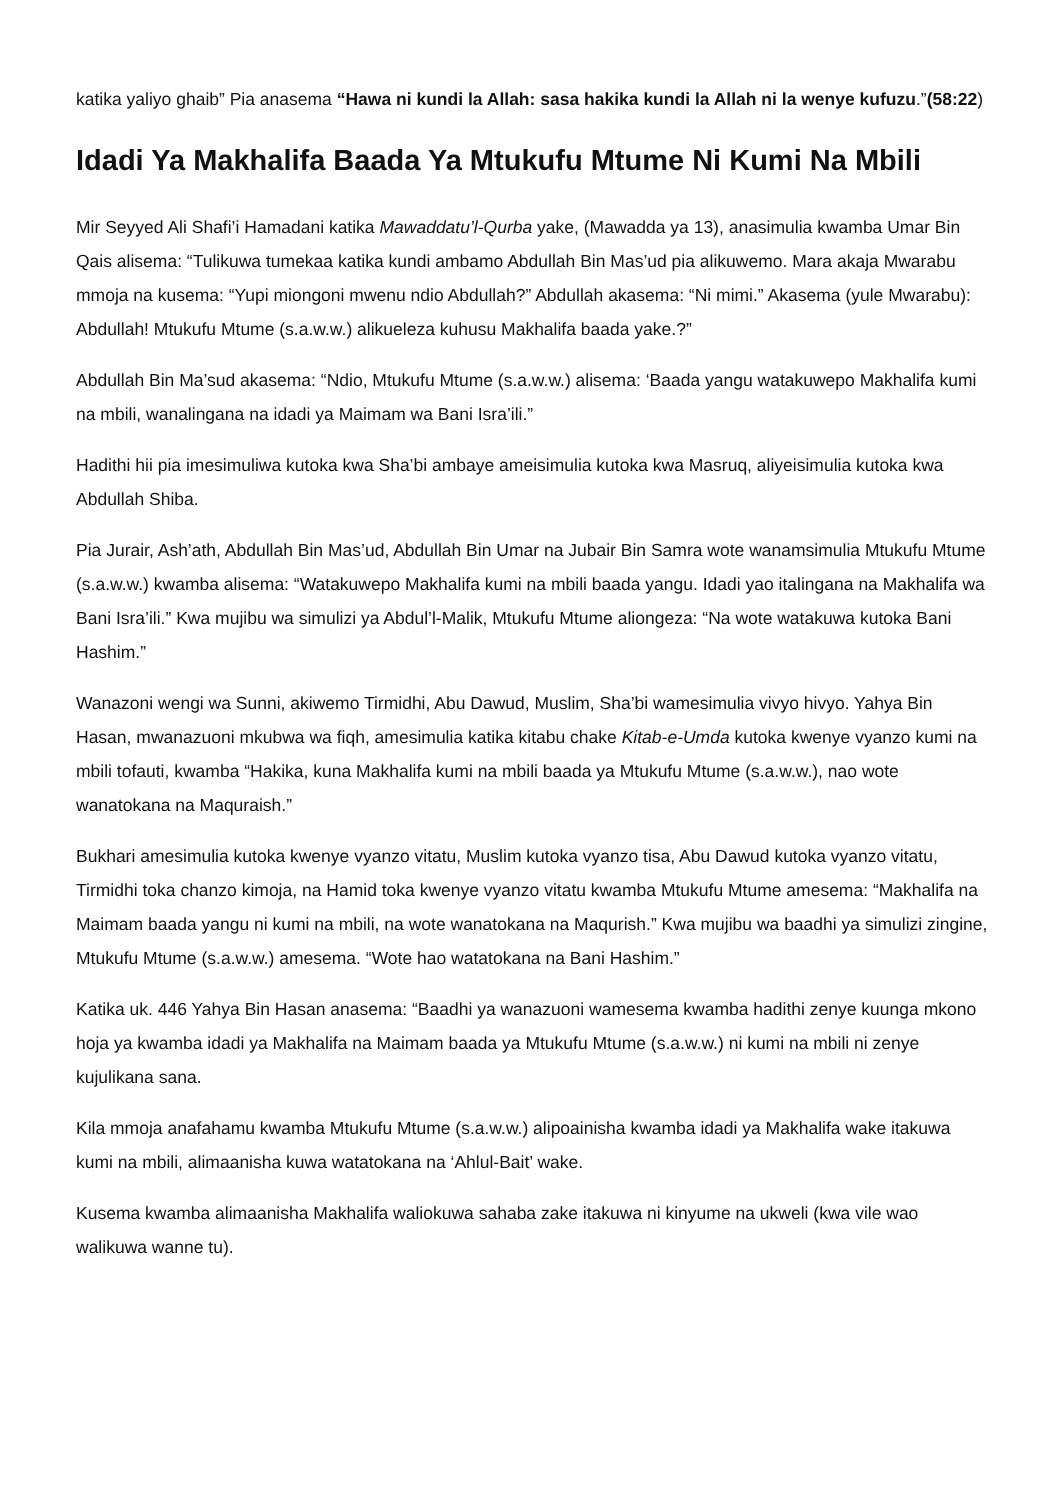katika yaliyo ghaib” Pia anasema “Hawa ni kundi la Allah: sasa hakika kundi la Allah ni la wenye kufuzu.”(58:22)
Idadi Ya Makhalifa Baada Ya Mtukufu Mtume Ni Kumi Na Mbili
Mir Seyyed Ali Shafi’i Hamadani katika Mawaddatu’l-Qurba yake, (Mawadda ya 13), anasimulia kwamba Umar Bin Qais alisema: “Tulikuwa tumekaa katika kundi ambamo Abdullah Bin Mas’ud pia alikuwemo. Mara akaja Mwarabu mmoja na kusema: “Yupi miongoni mwenu ndio Abdullah?” Abdullah akasema: “Ni mimi.” Akasema (yule Mwarabu): Abdullah! Mtukufu Mtume (s.a.w.w.) alikueleza kuhusu Makhalifa baada yake.?”
Abdullah Bin Ma’sud akasema: “Ndio, Mtukufu Mtume (s.a.w.w.) alisema: ‘Baada yangu watakuwepo Makhalifa kumi na mbili, wanalingana na idadi ya Maimam wa Bani Isra’ili.”
Hadithi hii pia imesimuliwa kutoka kwa Sha’bi ambaye ameisimulia kutoka kwa Masruq, aliyeisimulia kutoka kwa Abdullah Shiba.
Pia Jurair, Ash’ath, Abdullah Bin Mas’ud, Abdullah Bin Umar na Jubair Bin Samra wote wanamsimulia Mtukufu Mtume (s.a.w.w.) kwamba alisema: “Watakuwepo Makhalifa kumi na mbili baada yangu. Idadi yao italingana na Makhalifa wa Bani Isra’ili.” Kwa mujibu wa simulizi ya Abdul’l-Malik, Mtukufu Mtume aliongeza: “Na wote watakuwa kutoka Bani Hashim.”
Wanazoni wengi wa Sunni, akiwemo Tirmidhi, Abu Dawud, Muslim, Sha’bi wamesimulia vivyo hivyo. Yahya Bin Hasan, mwanazuoni mkubwa wa fiqh, amesimulia katika kitabu chake Kitab-e-Umda kutoka kwenye vyanzo kumi na mbili tofauti, kwamba “Hakika, kuna Makhalifa kumi na mbili baada ya Mtukufu Mtume (s.a.w.w.), nao wote wanatokana na Maquraish.”
Bukhari amesimulia kutoka kwenye vyanzo vitatu, Muslim kutoka vyanzo tisa, Abu Dawud kutoka vyanzo vitatu, Tirmidhi toka chanzo kimoja, na Hamid toka kwenye vyanzo vitatu kwamba Mtukufu Mtume amesema: “Makhalifa na Maimam baada yangu ni kumi na mbili, na wote wanatokana na Maqurish.” Kwa mujibu wa baadhi ya simulizi zingine, Mtukufu Mtume (s.a.w.w.) amesema. “Wote hao watatokana na Bani Hashim.”
Katika uk. 446 Yahya Bin Hasan anasema: “Baadhi ya wanazuoni wamesema kwamba hadithi zenye kuunga mkono hoja ya kwamba idadi ya Makhalifa na Maimam baada ya Mtukufu Mtume (s.a.w.w.) ni kumi na mbili ni zenye kujulikana sana.
Kila mmoja anafahamu kwamba Mtukufu Mtume (s.a.w.w.) alipoainisha kwamba idadi ya Makhalifa wake itakuwa kumi na mbili, alimaanisha kuwa watatokana na ‘Ahlul-Bait’ wake.
Kusema kwamba alimaanisha Makhalifa waliokuwa sahaba zake itakuwa ni kinyume na ukweli (kwa vile wao walikuwa wanne tu).